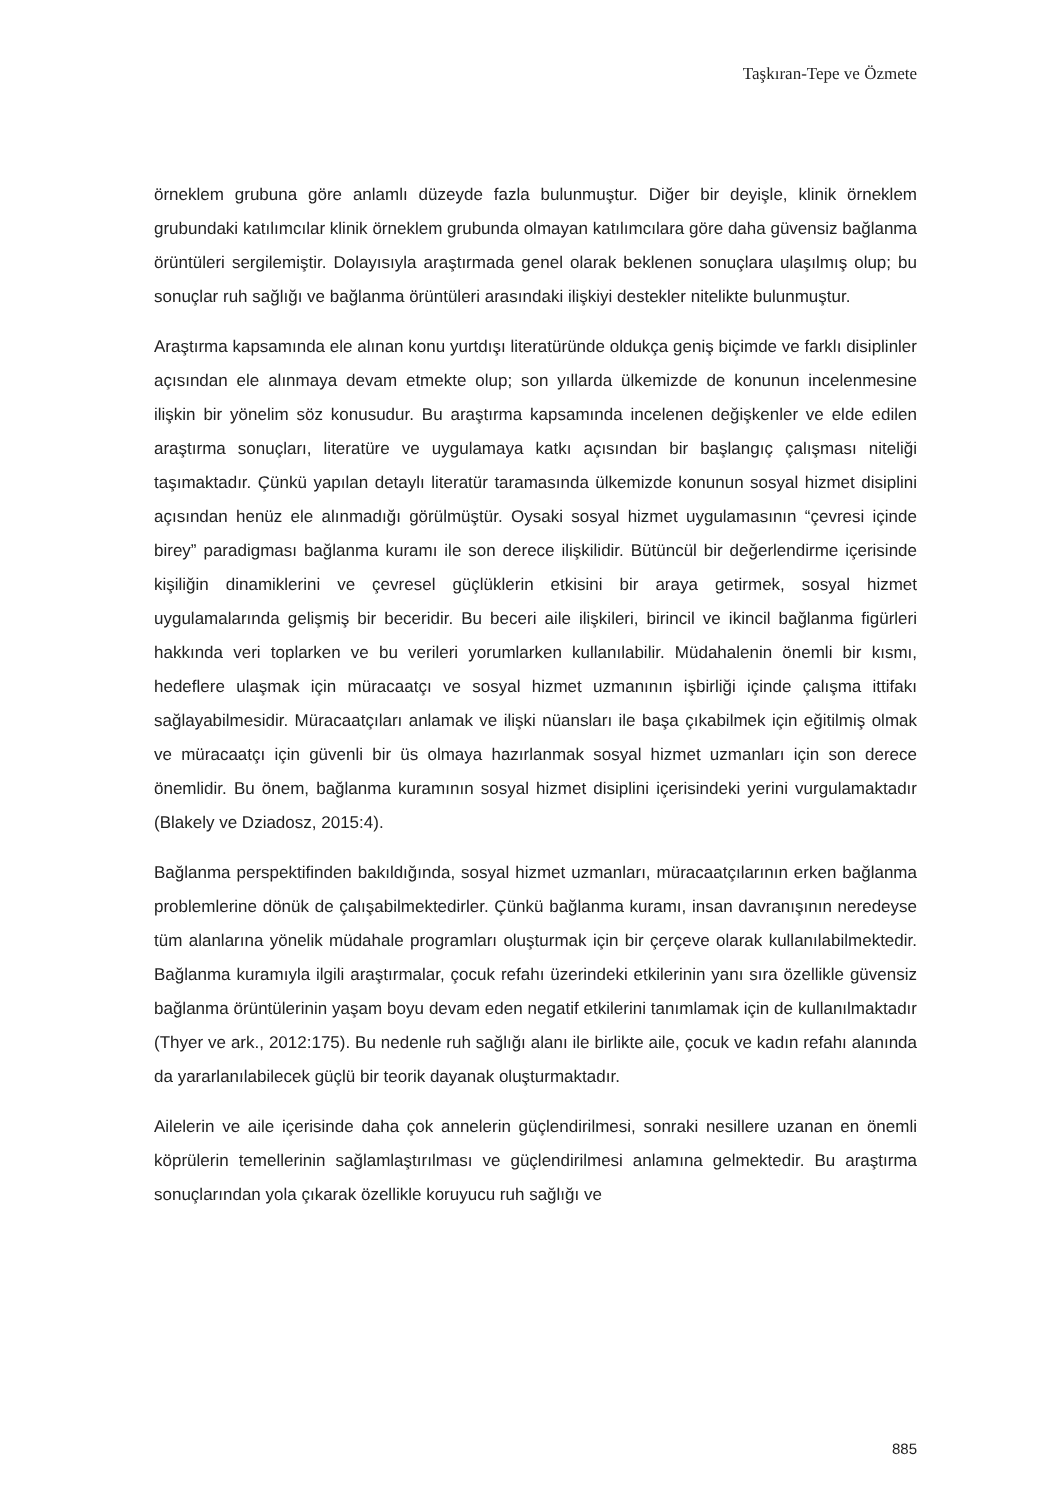Taşkıran-Tepe ve Özmete
örneklem grubuna göre anlamlı düzeyde fazla bulunmuştur. Diğer bir deyişle, klinik örneklem grubundaki katılımcılar klinik örneklem grubunda olmayan katılımcılara göre daha güvensiz bağlanma örüntüleri sergilemiştir. Dolayısıyla araştırmada genel olarak beklenen sonuçlara ulaşılmış olup; bu sonuçlar ruh sağlığı ve bağlanma örüntüleri arasındaki ilişkiyi destekler nitelikte bulunmuştur.
Araştırma kapsamında ele alınan konu yurtdışı literatüründe oldukça geniş biçimde ve farklı disiplinler açısından ele alınmaya devam etmekte olup; son yıllarda ülkemizde de konunun incelenmesine ilişkin bir yönelim söz konusudur. Bu araştırma kapsamında incelenen değişkenler ve elde edilen araştırma sonuçları, literatüre ve uygulamaya katkı açısından bir başlangıç çalışması niteliği taşımaktadır. Çünkü yapılan detaylı literatür taramasında ülkemizde konunun sosyal hizmet disiplini açısından henüz ele alınmadığı görülmüştür. Oysaki sosyal hizmet uygulamasının “çevresi içinde birey” paradigması bağlanma kuramı ile son derece ilişkilidir. Bütüncül bir değerlendirme içerisinde kişiliğin dinamiklerini ve çevresel güçlüklerin etkisini bir araya getirmek, sosyal hizmet uygulamalarında gelişmiş bir beceridir. Bu beceri aile ilişkileri, birincil ve ikincil bağlanma figürleri hakkında veri toplarken ve bu verileri yorumlarken kullanılabilir. Müdahalenin önemli bir kısmı, hedeflere ulaşmak için müracaatçı ve sosyal hizmet uzmanının işbirliği içinde çalışma ittifakı sağlayabilmesidir. Müracaatçıları anlamak ve ilişki nüansları ile başa çıkabilmek için eğitilmiş olmak ve müracaatçı için güvenli bir üs olmaya hazırlanmak sosyal hizmet uzmanları için son derece önemlidir. Bu önem, bağlanma kuramının sosyal hizmet disiplini içerisindeki yerini vurgulamaktadır (Blakely ve Dziadosz, 2015:4).
Bağlanma perspektifinden bakıldığında, sosyal hizmet uzmanları, müracaatçılarının erken bağlanma problemlerine dönük de çalışabilmektedirler. Çünkü bağlanma kuramı, insan davranışının neredeyse tüm alanlarına yönelik müdahale programları oluşturmak için bir çerçeve olarak kullanılabilmektedir. Bağlanma kuramıyla ilgili araştırmalar, çocuk refahı üzerindeki etkilerinin yanı sıra özellikle güvensiz bağlanma örüntülerinin yaşam boyu devam eden negatif etkilerini tanımlamak için de kullanılmaktadır (Thyer ve ark., 2012:175). Bu nedenle ruh sağlığı alanı ile birlikte aile, çocuk ve kadın refahı alanında da yararlanılabilecek güçlü bir teorik dayanak oluşturmaktadır.
Ailelerin ve aile içerisinde daha çok annelerin güçlendirilmesi, sonraki nesillere uzanan en önemli köprülerin temellerinin sağlamlaştırılması ve güçlendirilmesi anlamına gelmektedir. Bu araştırma sonuçlarından yola çıkarak özellikle koruyucu ruh sağlığı ve
885